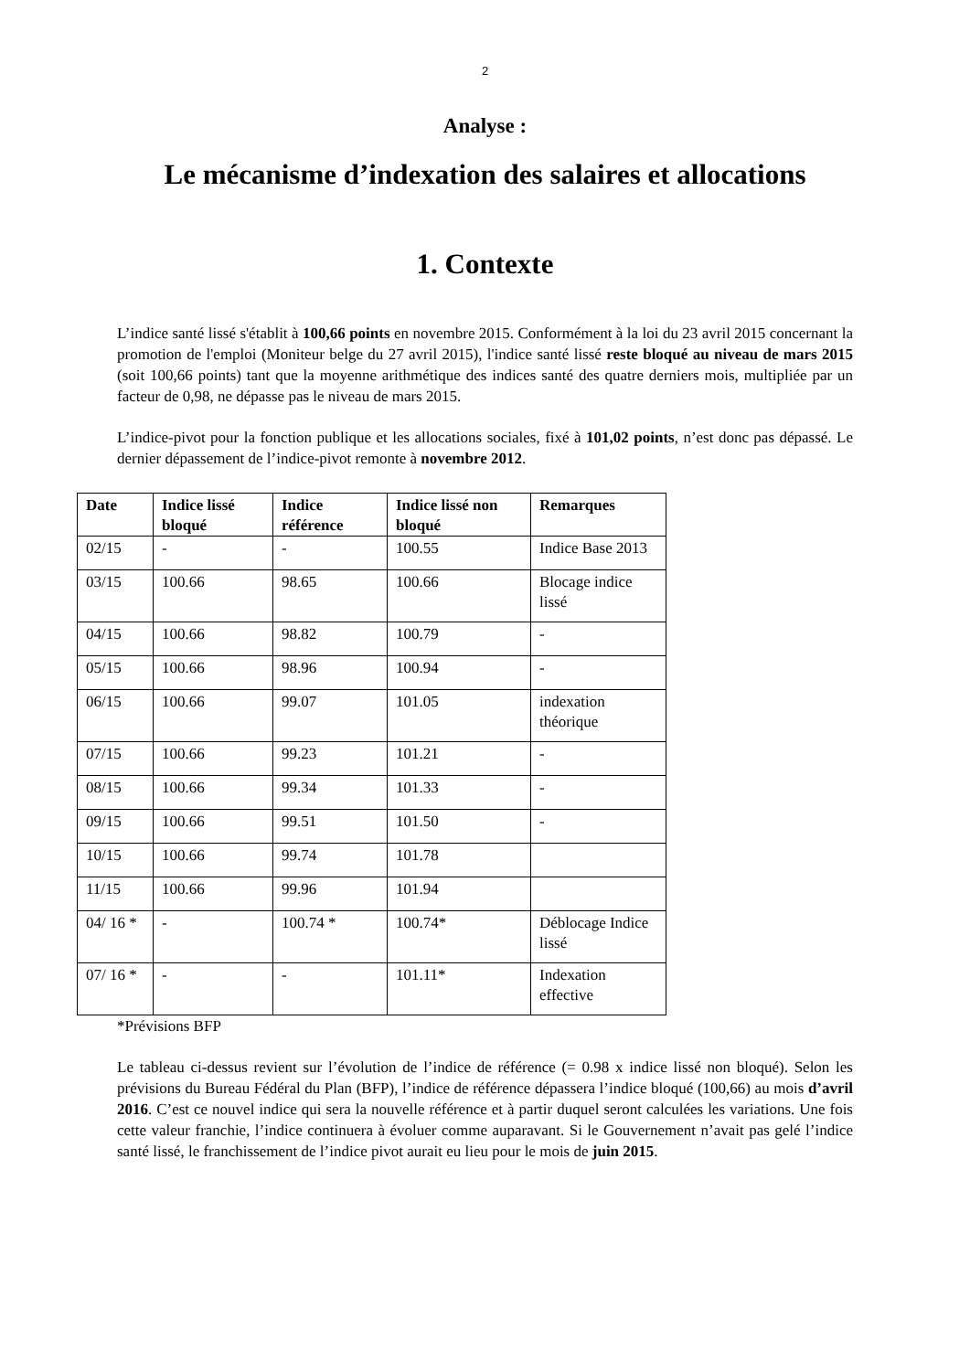2
Analyse :
Le mécanisme d’indexation des salaires et allocations
1. Contexte
L’indice santé lissé s'établit à 100,66 points en novembre 2015. Conformément à la loi du 23 avril 2015 concernant la promotion de l'emploi (Moniteur belge du 27 avril 2015), l'indice santé lissé reste bloqué au niveau de mars 2015 (soit 100,66 points) tant que la moyenne arithmétique des indices santé des quatre derniers mois, multipliée par un facteur de 0,98, ne dépasse pas le niveau de mars 2015.
L’indice-pivot pour la fonction publique et les allocations sociales, fixé à 101,02 points, n’est donc pas dépassé. Le dernier dépassement de l’indice-pivot remonte à novembre 2012.
| Date | Indice lissé bloqué | Indice référence | Indice lissé non bloqué | Remarques |
| --- | --- | --- | --- | --- |
| 02/15 | - | - | 100.55 | Indice Base 2013 |
| 03/15 | 100.66 | 98.65 | 100.66 | Blocage indice lissé |
| 04/15 | 100.66 | 98.82 | 100.79 | - |
| 05/15 | 100.66 | 98.96 | 100.94 | - |
| 06/15 | 100.66 | 99.07 | 101.05 | indexation théorique |
| 07/15 | 100.66 | 99.23 | 101.21 | - |
| 08/15 | 100.66 | 99.34 | 101.33 | - |
| 09/15 | 100.66 | 99.51 | 101.50 | - |
| 10/15 | 100.66 | 99.74 | 101.78 | |
| 11/15 | 100.66 | 99.96 | 101.94 | |
| 04/ 16 * | - | 100.74 * | 100.74* | Déblocage Indice lissé |
| 07/ 16 * | - | - | 101.11* | Indexation effective |
*Prévisions BFP
Le tableau ci-dessus revient sur l’évolution de l’indice de référence (= 0.98 x indice lissé non bloqué). Selon les prévisions du Bureau Fédéral du Plan (BFP), l’indice de référence dépassera l’indice bloqué (100,66) au mois d’avril 2016. C’est ce nouvel indice qui sera la nouvelle référence et à partir duquel seront calculées les variations. Une fois cette valeur franchie, l’indice continuera à évoluer comme auparavant. Si le Gouvernement n’avait pas gelé l’indice santé lissé, le franchissement de l’indice pivot aurait eu lieu pour le mois de juin 2015.